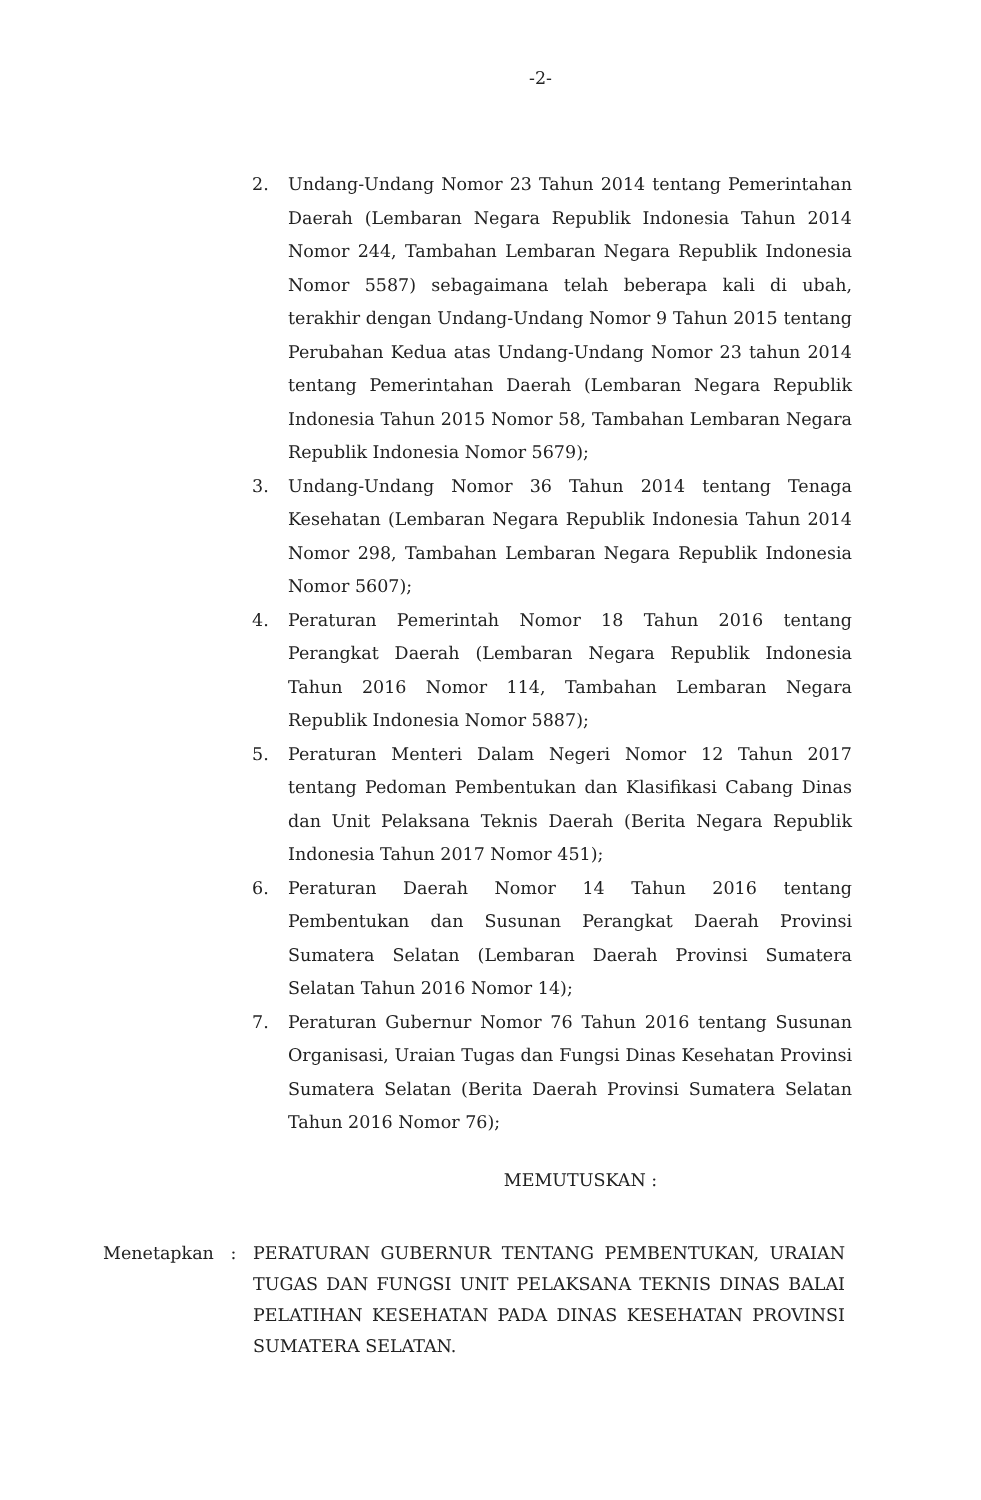-2-
2. Undang-Undang Nomor 23 Tahun 2014 tentang Pemerintahan Daerah (Lembaran Negara Republik Indonesia Tahun 2014 Nomor 244, Tambahan Lembaran Negara Republik Indonesia Nomor 5587) sebagaimana telah beberapa kali di ubah, terakhir dengan Undang-Undang Nomor 9 Tahun 2015 tentang Perubahan Kedua atas Undang-Undang Nomor 23 tahun 2014 tentang Pemerintahan Daerah (Lembaran Negara Republik Indonesia Tahun 2015 Nomor 58, Tambahan Lembaran Negara Republik Indonesia Nomor 5679);
3. Undang-Undang Nomor 36 Tahun 2014 tentang Tenaga Kesehatan (Lembaran Negara Republik Indonesia Tahun 2014 Nomor 298, Tambahan Lembaran Negara Republik Indonesia Nomor 5607);
4. Peraturan Pemerintah Nomor 18 Tahun 2016 tentang Perangkat Daerah (Lembaran Negara Republik Indonesia Tahun 2016 Nomor 114, Tambahan Lembaran Negara Republik Indonesia Nomor 5887);
5. Peraturan Menteri Dalam Negeri Nomor 12 Tahun 2017 tentang Pedoman Pembentukan dan Klasifikasi Cabang Dinas dan Unit Pelaksana Teknis Daerah (Berita Negara Republik Indonesia Tahun 2017 Nomor 451);
6. Peraturan Daerah Nomor 14 Tahun 2016 tentang Pembentukan dan Susunan Perangkat Daerah Provinsi Sumatera Selatan (Lembaran Daerah Provinsi Sumatera Selatan Tahun 2016 Nomor 14);
7. Peraturan Gubernur Nomor 76 Tahun 2016 tentang Susunan Organisasi, Uraian Tugas dan Fungsi Dinas Kesehatan Provinsi Sumatera Selatan (Berita Daerah Provinsi Sumatera Selatan Tahun 2016 Nomor 76);
MEMUTUSKAN :
Menetapkan : PERATURAN GUBERNUR TENTANG PEMBENTUKAN, URAIAN TUGAS DAN FUNGSI UNIT PELAKSANA TEKNIS DINAS BALAI PELATIHAN KESEHATAN PADA DINAS KESEHATAN PROVINSI SUMATERA SELATAN.